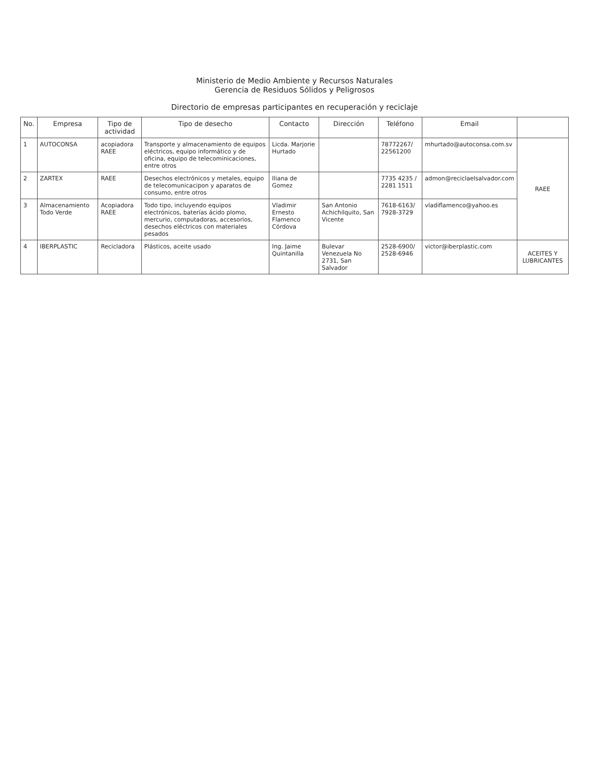Ministerio de Medio Ambiente y Recursos Naturales
Gerencia de Residuos Sólidos y Peligrosos
Directorio de empresas participantes en recuperación y reciclaje
| No. | Empresa | Tipo de actividad | Tipo de desecho | Contacto | Dirección | Teléfono | Email | |
| --- | --- | --- | --- | --- | --- | --- | --- | --- |
| 1 | AUTOCONSA | acopiadora RAEE | Transporte y almacenamiento de equipos eléctricos, equipo informático y de oficina, equipo de telecominicaciones, entre otros | Licda. Marjorie Hurtado | | 78772267/ 22561200 | mhurtado@autoconsa.com.sv | RAEE |
| 2 | ZARTEX | RAEE | Desechos electrónicos y metales, equipo de telecomunicacipon y aparatos de consumo, entre otros | Iliana de Gomez | | 7735 4235 / 2281 1511 | admon@reciclaelsalvador.com | |
| 3 | Almacenamiento Todo Verde | Acopiadora RAEE | Todo tipo, incluyendo equipos electrónicos, baterías ácido plomo, mercurio, computadoras, accesorios, desechos eléctricos con materiales pesados | Vladimir Ernesto Flamenco Córdova | San Antonio Achichilquito, San Vicente | 7618-6163/ 7928-3729 | vladiflamenco@yahoo.es | |
| 4 | IBERPLASTIC | Recicladora | Plásticos, aceite usado | Ing. Jaime Quintanilla | Bulevar Venezuela No 2731, San Salvador | 2528-6900/ 2528-6946 | victor@iberplastic.com | ACEITES Y LUBRICANTES |